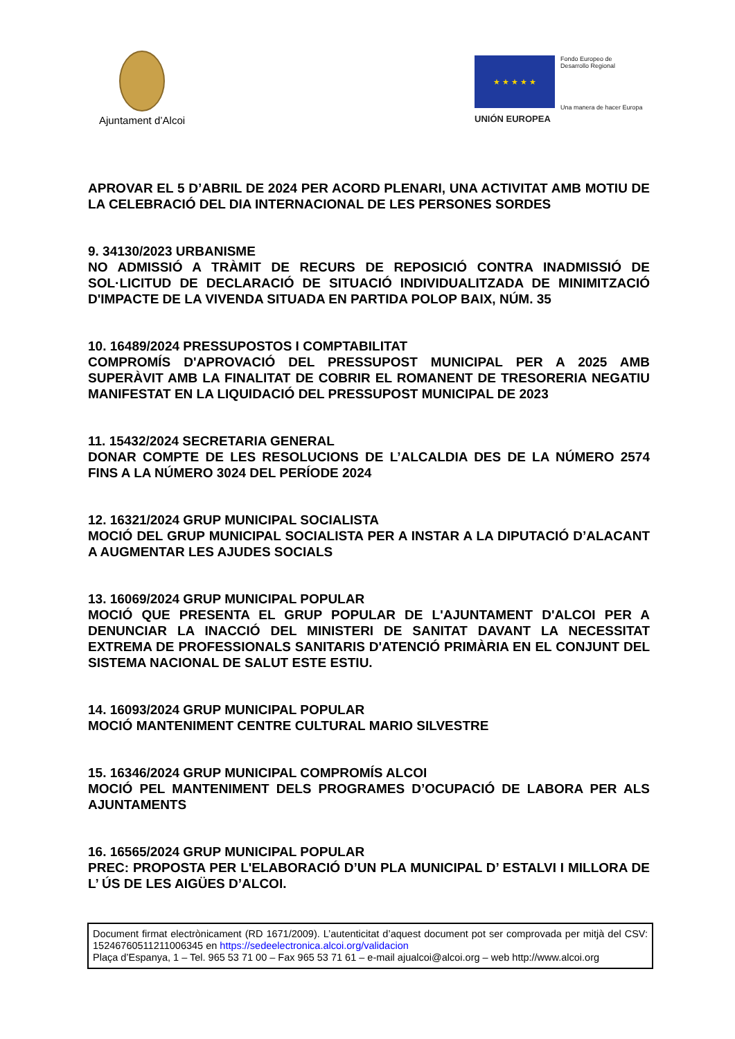Ajuntament d’Alcoi
★ ★ ★ ★ ★
Fondo Europeo de
Desarrollo Regional
Una manera de hacer Europa
UNIÓN EUROPEA
APROVAR EL 5 D’ABRIL DE 2024 PER ACORD PLENARI, UNA ACTIVITAT AMB MOTIU DE LA CELEBRACIÓ DEL DIA INTERNACIONAL DE LES PERSONES SORDES
9. 34130/2023 URBANISME
NO ADMISSIÓ A TRÀMIT DE RECURS DE REPOSICIÓ CONTRA INADMISSIÓ DE SOL·LICITUD DE DECLARACIÓ DE SITUACIÓ INDIVIDUALITZADA DE MINIMITZACIÓ D'IMPACTE DE LA VIVENDA SITUADA EN PARTIDA POLOP BAIX, NÚM. 35
10. 16489/2024 PRESSUPOSTOS I COMPTABILITAT
COMPROMÍS D'APROVACIÓ DEL PRESSUPOST MUNICIPAL PER A 2025 AMB SUPERÀVIT AMB LA FINALITAT DE COBRIR EL ROMANENT DE TRESORERIA NEGATIU MANIFESTAT EN LA LIQUIDACIÓ DEL PRESSUPOST MUNICIPAL DE 2023
11. 15432/2024 SECRETARIA GENERAL
DONAR COMPTE DE LES RESOLUCIONS DE L’ALCALDIA DES DE LA NÚMERO 2574 FINS A LA NÚMERO 3024 DEL PERÍODE 2024
12. 16321/2024 GRUP MUNICIPAL SOCIALISTA
MOCIÓ DEL GRUP MUNICIPAL SOCIALISTA PER A INSTAR A LA DIPUTACIÓ D’ALACANT A AUGMENTAR LES AJUDES SOCIALS
13. 16069/2024 GRUP MUNICIPAL POPULAR
MOCIÓ QUE PRESENTA EL GRUP POPULAR DE L'AJUNTAMENT D'ALCOI PER A DENUNCIAR LA INACCIÓ DEL MINISTERI DE SANITAT DAVANT LA NECESSITAT EXTREMA DE PROFESSIONALS SANITARIS D'ATENCIÓ PRIMÀRIA EN EL CONJUNT DEL SISTEMA NACIONAL DE SALUT ESTE ESTIU.
14. 16093/2024 GRUP MUNICIPAL POPULAR
MOCIÓ MANTENIMENT CENTRE CULTURAL MARIO SILVESTRE
15. 16346/2024 GRUP MUNICIPAL COMPROMÍS ALCOI
MOCIÓ PEL MANTENIMENT DELS PROGRAMES D’OCUPACIÓ DE LABORA PER ALS AJUNTAMENTS
16. 16565/2024 GRUP MUNICIPAL POPULAR
PREC: PROPOSTA PER L'ELABORACIÓ D’UN PLA MUNICIPAL D’ ESTALVI I MILLORA DE L’ ÚS DE LES AIGÜES D’ALCOI.
Document firmat electrònicament (RD 1671/2009). L’autenticitat d’aquest document pot ser comprovada per mitjà del CSV: 15246760511211006345 en https://sedeelectronica.alcoi.org/validacion
Plaça d’Espanya, 1 – Tel. 965 53 71 00 – Fax 965 53 71 61 – e-mail ajualcoi@alcoi.org – web http://www.alcoi.org